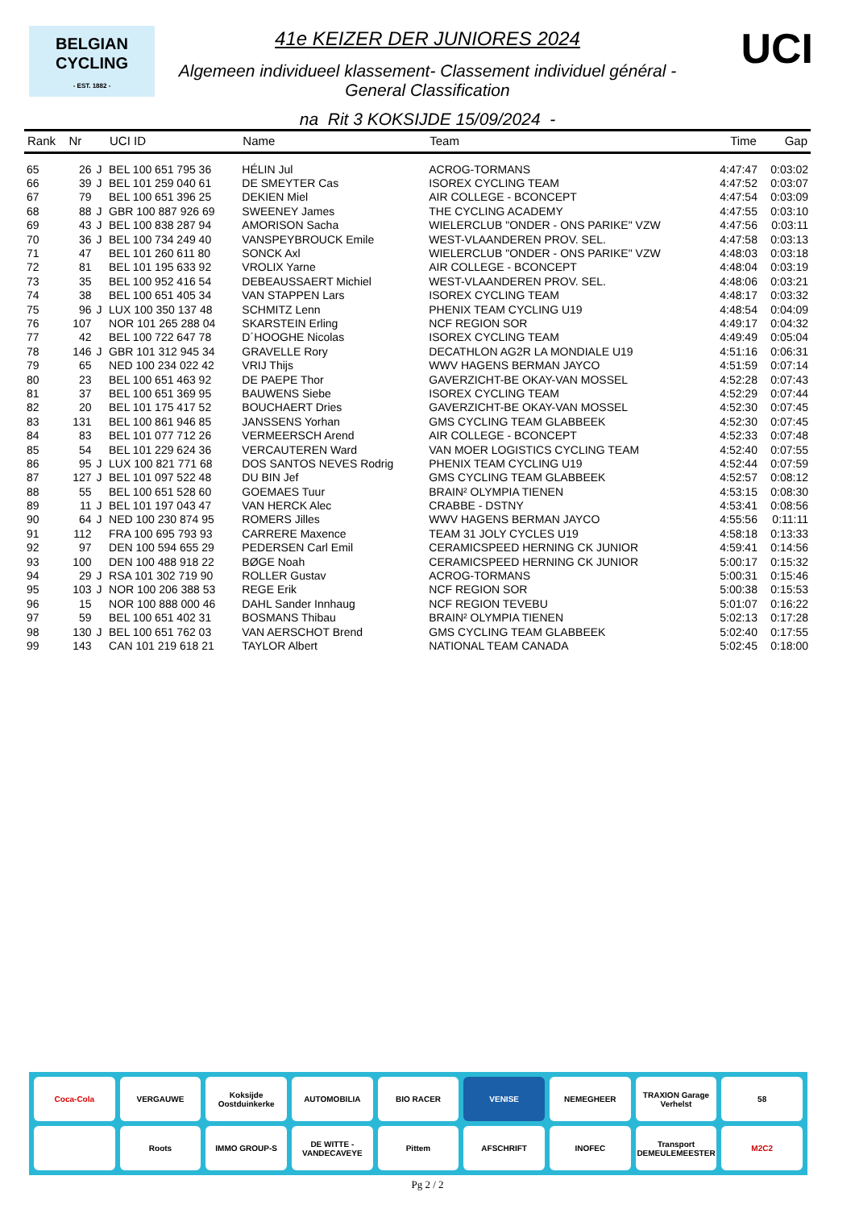BELGIAN
CYCLING
- EST. 1882 -
UCI
41e KEIZER DER JUNIORES 2024
Algemeen individueel klassement- Classement individuel général -
General Classification
na Rit 3 KOKSIJDE 15/09/2024 -
| Rank | Nr | | UCI ID | Name | Team | Time | Gap |
| --- | --- | --- | --- | --- | --- | --- | --- |
| 65 | 26 | J | BEL 100 651 795 36 | HÉLIN Jul | ACROG-TORMANS | 4:47:47 | 0:03:02 |
| 66 | 39 | J | BEL 101 259 040 61 | DE SMEYTER Cas | ISOREX CYCLING TEAM | 4:47:52 | 0:03:07 |
| 67 | 79 | | BEL 100 651 396 25 | DEKIEN Miel | AIR COLLEGE - BCONCEPT | 4:47:54 | 0:03:09 |
| 68 | 88 | J | GBR 100 887 926 69 | SWEENEY James | THE CYCLING ACADEMY | 4:47:55 | 0:03:10 |
| 69 | 43 | J | BEL 100 838 287 94 | AMORISON Sacha | WIELERCLUB "ONDER - ONS PARIKE" VZW | 4:47:56 | 0:03:11 |
| 70 | 36 | J | BEL 100 734 249 40 | VANSPEYBROUCK Emile | WEST-VLAANDEREN PROV. SEL. | 4:47:58 | 0:03:13 |
| 71 | 47 | | BEL 101 260 611 80 | SONCK Axl | WIELERCLUB "ONDER - ONS PARIKE" VZW | 4:48:03 | 0:03:18 |
| 72 | 81 | | BEL 101 195 633 92 | VROLIX Yarne | AIR COLLEGE - BCONCEPT | 4:48:04 | 0:03:19 |
| 73 | 35 | | BEL 100 952 416 54 | DEBEAUSSAERT Michiel | WEST-VLAANDEREN PROV. SEL. | 4:48:06 | 0:03:21 |
| 74 | 38 | | BEL 100 651 405 34 | VAN STAPPEN Lars | ISOREX CYCLING TEAM | 4:48:17 | 0:03:32 |
| 75 | 96 | J | LUX 100 350 137 48 | SCHMITZ Lenn | PHENIX TEAM CYCLING U19 | 4:48:54 | 0:04:09 |
| 76 | 107 | | NOR 101 265 288 04 | SKARSTEIN Erling | NCF REGION SOR | 4:49:17 | 0:04:32 |
| 77 | 42 | | BEL 100 722 647 78 | D´HOOGHE Nicolas | ISOREX CYCLING TEAM | 4:49:49 | 0:05:04 |
| 78 | 146 | J | GBR 101 312 945 34 | GRAVELLE Rory | DECATHLON AG2R LA MONDIALE U19 | 4:51:16 | 0:06:31 |
| 79 | 65 | | NED 100 234 022 42 | VRIJ Thijs | WWV HAGENS BERMAN JAYCO | 4:51:59 | 0:07:14 |
| 80 | 23 | | BEL 100 651 463 92 | DE PAEPE Thor | GAVERZICHT-BE OKAY-VAN MOSSEL | 4:52:28 | 0:07:43 |
| 81 | 37 | | BEL 100 651 369 95 | BAUWENS Siebe | ISOREX CYCLING TEAM | 4:52:29 | 0:07:44 |
| 82 | 20 | | BEL 101 175 417 52 | BOUCHAERT Dries | GAVERZICHT-BE OKAY-VAN MOSSEL | 4:52:30 | 0:07:45 |
| 83 | 131 | | BEL 100 861 946 85 | JANSSENS Yorhan | GMS CYCLING TEAM GLABBEEK | 4:52:30 | 0:07:45 |
| 84 | 83 | | BEL 101 077 712 26 | VERMEERSCH Arend | AIR COLLEGE - BCONCEPT | 4:52:33 | 0:07:48 |
| 85 | 54 | | BEL 101 229 624 36 | VERCAUTEREN Ward | VAN MOER LOGISTICS CYCLING TEAM | 4:52:40 | 0:07:55 |
| 86 | 95 | J | LUX 100 821 771 68 | DOS SANTOS NEVES Rodrig | PHENIX TEAM CYCLING U19 | 4:52:44 | 0:07:59 |
| 87 | 127 | J | BEL 101 097 522 48 | DU BIN Jef | GMS CYCLING TEAM GLABBEEK | 4:52:57 | 0:08:12 |
| 88 | 55 | | BEL 100 651 528 60 | GOEMAES Tuur | BRAIN² OLYMPIA TIENEN | 4:53:15 | 0:08:30 |
| 89 | 11 | J | BEL 101 197 043 47 | VAN HERCK Alec | CRABBE - DSTNY | 4:53:41 | 0:08:56 |
| 90 | 64 | J | NED 100 230 874 95 | ROMERS Jilles | WWV HAGENS BERMAN JAYCO | 4:55:56 | 0:11:11 |
| 91 | 112 | | FRA 100 695 793 93 | CARRERE Maxence | TEAM 31 JOLY CYCLES U19 | 4:58:18 | 0:13:33 |
| 92 | 97 | | DEN 100 594 655 29 | PEDERSEN Carl Emil | CERAMICSPEED HERNING CK JUNIOR | 4:59:41 | 0:14:56 |
| 93 | 100 | | DEN 100 488 918 22 | BØGE Noah | CERAMICSPEED HERNING CK JUNIOR | 5:00:17 | 0:15:32 |
| 94 | 29 | J | RSA 101 302 719 90 | ROLLER Gustav | ACROG-TORMANS | 5:00:31 | 0:15:46 |
| 95 | 103 | J | NOR 100 206 388 53 | REGE Erik | NCF REGION SOR | 5:00:38 | 0:15:53 |
| 96 | 15 | | NOR 100 888 000 46 | DAHL Sander Innhaug | NCF REGION TEVEBU | 5:01:07 | 0:16:22 |
| 97 | 59 | | BEL 100 651 402 31 | BOSMANS Thibau | BRAIN² OLYMPIA TIENEN | 5:02:13 | 0:17:28 |
| 98 | 130 | J | BEL 100 651 762 03 | VAN AERSCHOT Brend | GMS CYCLING TEAM GLABBEEK | 5:02:40 | 0:17:55 |
| 99 | 143 | | CAN 101 219 618 21 | TAYLOR Albert | NATIONAL TEAM CANADA | 5:02:45 | 0:18:00 |
Coca-Cola
VERGAUWE
Koksijde Oostduinkerke
AUTOMOBILIA
BIO RACER
VENISE
NEMEGHEER
TRAXION Garage Verhelst
58
Roots
IMMO GROUP-S
DE WITTE - VANDECAVEYE
Pittem
AFSCHRIFT
INOFEC
Transport DEMEULEMEESTER
M2C2
Pg 2 / 2